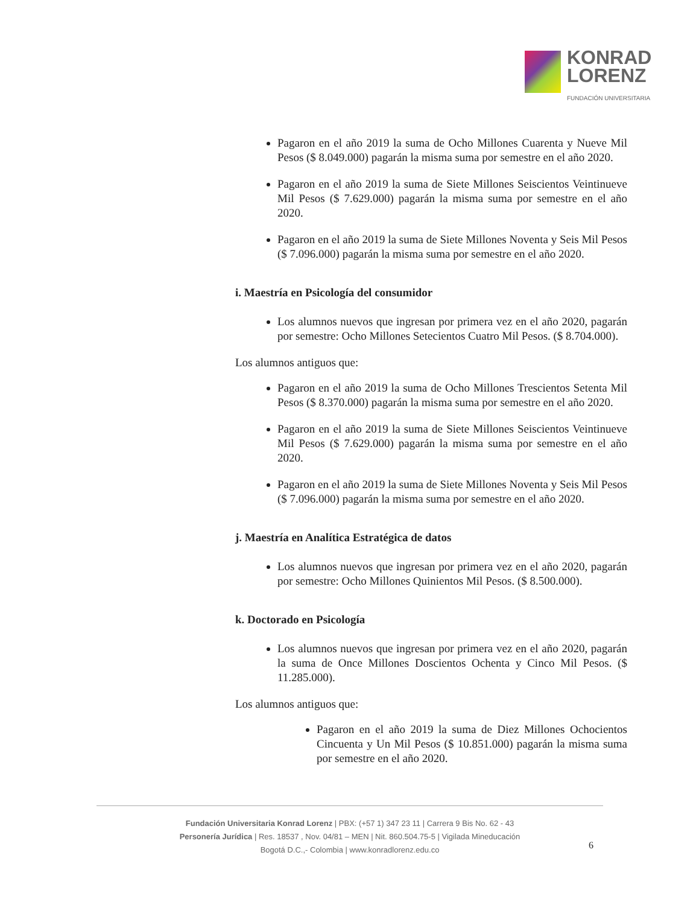KONRAD
LORENZ
FUNDACIÓN UNIVERSITARIA
Pagaron en el año 2019 la suma de Ocho Millones Cuarenta y Nueve Mil Pesos ($ 8.049.000) pagarán la misma suma por semestre en el año 2020.
Pagaron en el año 2019 la suma de Siete Millones Seiscientos Veintinueve Mil Pesos ($ 7.629.000) pagarán la misma suma por semestre en el año 2020.
Pagaron en el año 2019 la suma de Siete Millones Noventa y Seis Mil Pesos ($ 7.096.000) pagarán la misma suma por semestre en el año 2020.
i. Maestría en Psicología del consumidor
Los alumnos nuevos que ingresan por primera vez en el año 2020, pagarán por semestre: Ocho Millones Setecientos Cuatro Mil Pesos. ($ 8.704.000).
Los alumnos antiguos que:
Pagaron en el año 2019 la suma de Ocho Millones Trescientos Setenta Mil Pesos ($ 8.370.000) pagarán la misma suma por semestre en el año 2020.
Pagaron en el año 2019 la suma de Siete Millones Seiscientos Veintinueve Mil Pesos ($ 7.629.000) pagarán la misma suma por semestre en el año 2020.
Pagaron en el año 2019 la suma de Siete Millones Noventa y Seis Mil Pesos ($ 7.096.000) pagarán la misma suma por semestre en el año 2020.
j. Maestría en Analítica Estratégica de datos
Los alumnos nuevos que ingresan por primera vez en el año 2020, pagarán por semestre: Ocho Millones Quinientos Mil Pesos. ($ 8.500.000).
k. Doctorado en Psicología
Los alumnos nuevos que ingresan por primera vez en el año 2020, pagarán la suma de Once Millones Doscientos Ochenta y Cinco Mil Pesos. ($ 11.285.000).
Los alumnos antiguos que:
Pagaron en el año 2019 la suma de Diez Millones Ochocientos Cincuenta y Un Mil Pesos ($ 10.851.000) pagarán la misma suma por semestre en el año 2020.
Fundación Universitaria Konrad Lorenz | PBX: (+57 1) 347 23 11 | Carrera 9 Bis No. 62 - 43
Personería Jurídica | Res. 18537 , Nov. 04/81 – MEN | Nit. 860.504.75-5 | Vigilada Mineducación
Bogotá D.C.,- Colombia | www.konradlorenz.edu.co
6